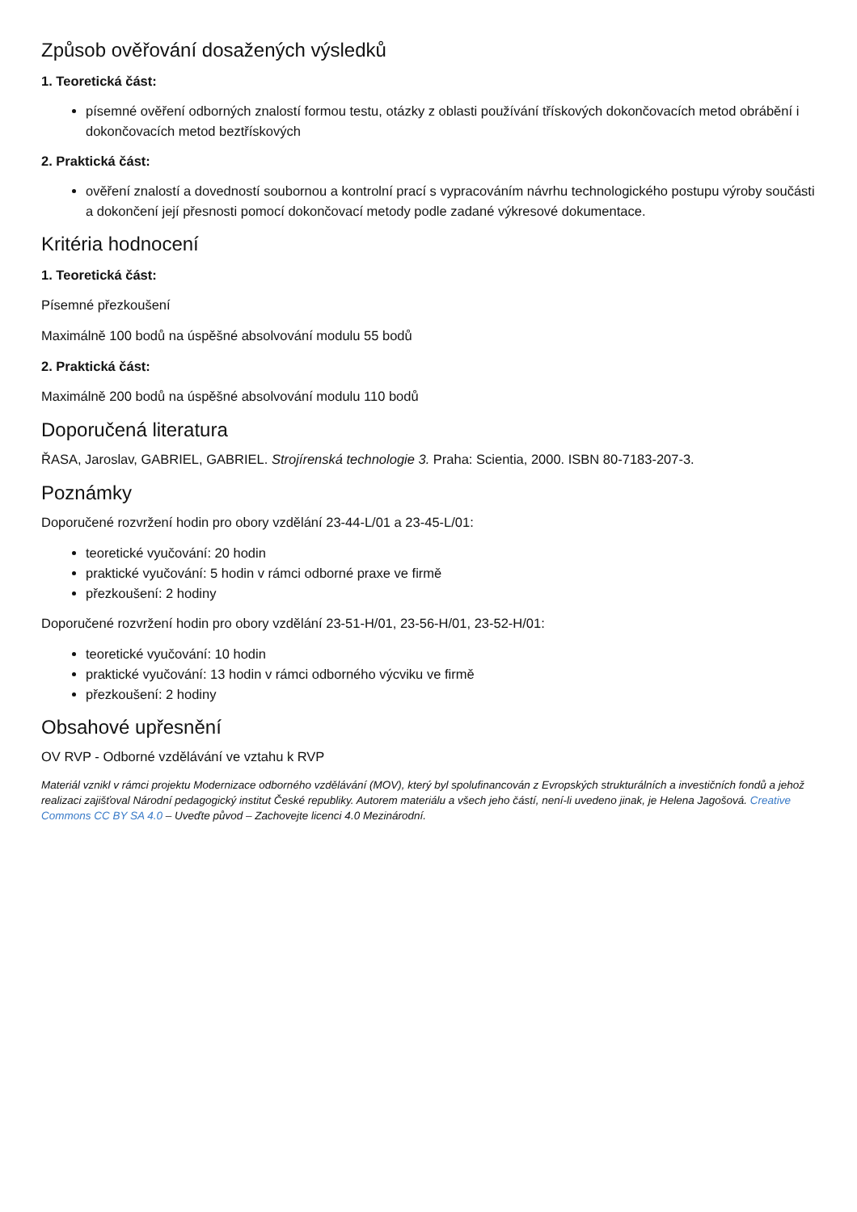Způsob ověřování dosažených výsledků
1. Teoretická část:
písemné ověření odborných znalostí formou testu, otázky z oblasti používání třískových dokončovacích metod obrábění i dokončovacích metod beztřískových
2. Praktická část:
ověření znalostí a dovedností soubornou a kontrolní prací s vypracováním návrhu technologického postupu výroby součásti a dokončení její přesnosti pomocí dokončovací metody podle zadané výkresové dokumentace.
Kritéria hodnocení
1. Teoretická část:
Písemné přezkoušení
Maximálně 100 bodů na úspěšné absolvování modulu 55 bodů
2. Praktická část:
Maximálně 200 bodů na úspěšné absolvování modulu 110 bodů
Doporučená literatura
ŘASA, Jaroslav, GABRIEL, GABRIEL. Strojírenská technologie 3. Praha: Scientia, 2000. ISBN 80-7183-207-3.
Poznámky
Doporučené rozvržení hodin pro obory vzdělání 23-44-L/01 a 23-45-L/01:
teoretické vyučování: 20 hodin
praktické vyučování: 5 hodin v rámci odborné praxe ve firmě
přezkoušení: 2 hodiny
Doporučené rozvržení hodin pro obory vzdělání 23-51-H/01, 23-56-H/01, 23-52-H/01:
teoretické vyučování: 10 hodin
praktické vyučování: 13 hodin v rámci odborného výcviku ve firmě
přezkoušení: 2 hodiny
Obsahové upřesnění
OV RVP - Odborné vzdělávání ve vztahu k RVP
Materiál vznikl v rámci projektu Modernizace odborného vzdělávání (MOV), který byl spolufinancován z Evropských strukturálních a investičních fondů a jehož realizaci zajišťoval Národní pedagogický institut České republiky. Autorem materiálu a všech jeho částí, není-li uvedeno jinak, je Helena Jagošová. Creative Commons CC BY SA 4.0 – Uveďte původ – Zachovejte licenci 4.0 Mezinárodní.